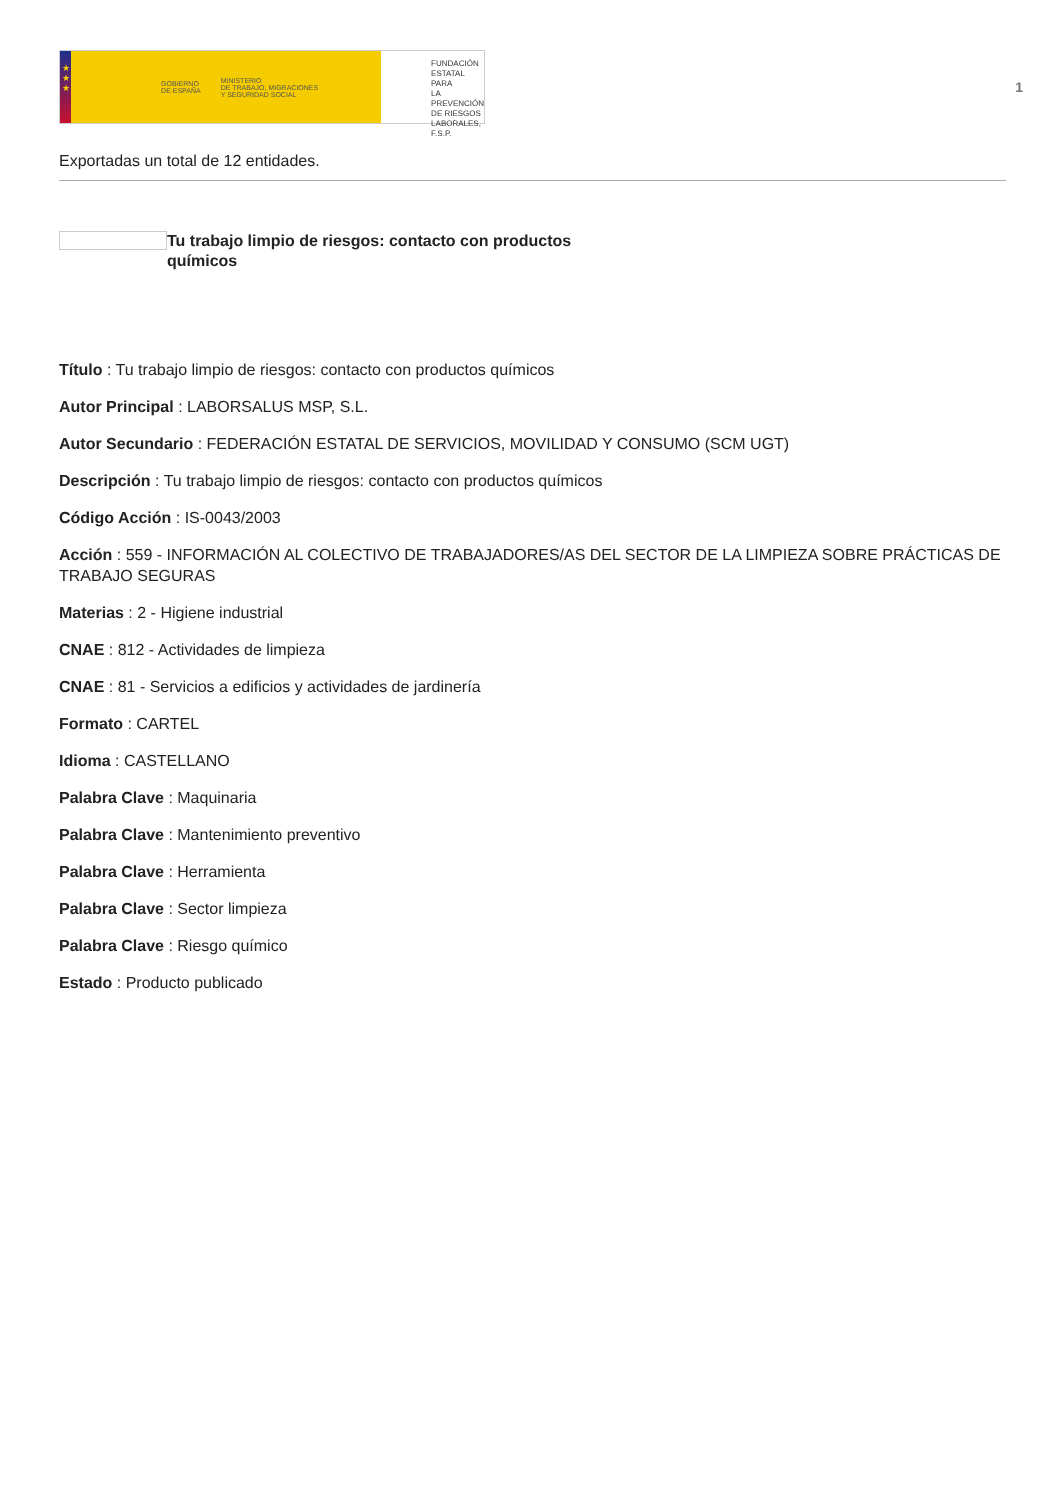★
★
★
GOBIERNO
DE ESPAÑA MINISTERIO
DE TRABAJO, MIGRACIONES
Y SEGURIDAD SOCIAL
FUNDACIÓN
ESTATAL PARA
LA PREVENCIÓN
DE RIESGOS
LABORALES, F.S.P.
1
Exportadas un total de 12 entidades.
Tu trabajo limpio de riesgos: contacto con productos químicos
Título : Tu trabajo limpio de riesgos: contacto con productos químicos
Autor Principal : LABORSALUS MSP, S.L.
Autor Secundario : FEDERACIÓN ESTATAL DE SERVICIOS, MOVILIDAD Y CONSUMO (SCM UGT)
Descripción : Tu trabajo limpio de riesgos: contacto con productos químicos
Código Acción : IS-0043/2003
Acción : 559 - INFORMACIÓN AL COLECTIVO DE TRABAJADORES/AS DEL SECTOR DE LA LIMPIEZA SOBRE PRÁCTICAS DE TRABAJO SEGURAS
Materias : 2 - Higiene industrial
CNAE : 812 - Actividades de limpieza
CNAE : 81 - Servicios a edificios y actividades de jardinería
Formato : CARTEL
Idioma : CASTELLANO
Palabra Clave : Maquinaria
Palabra Clave : Mantenimiento preventivo
Palabra Clave : Herramienta
Palabra Clave : Sector limpieza
Palabra Clave : Riesgo químico
Estado : Producto publicado